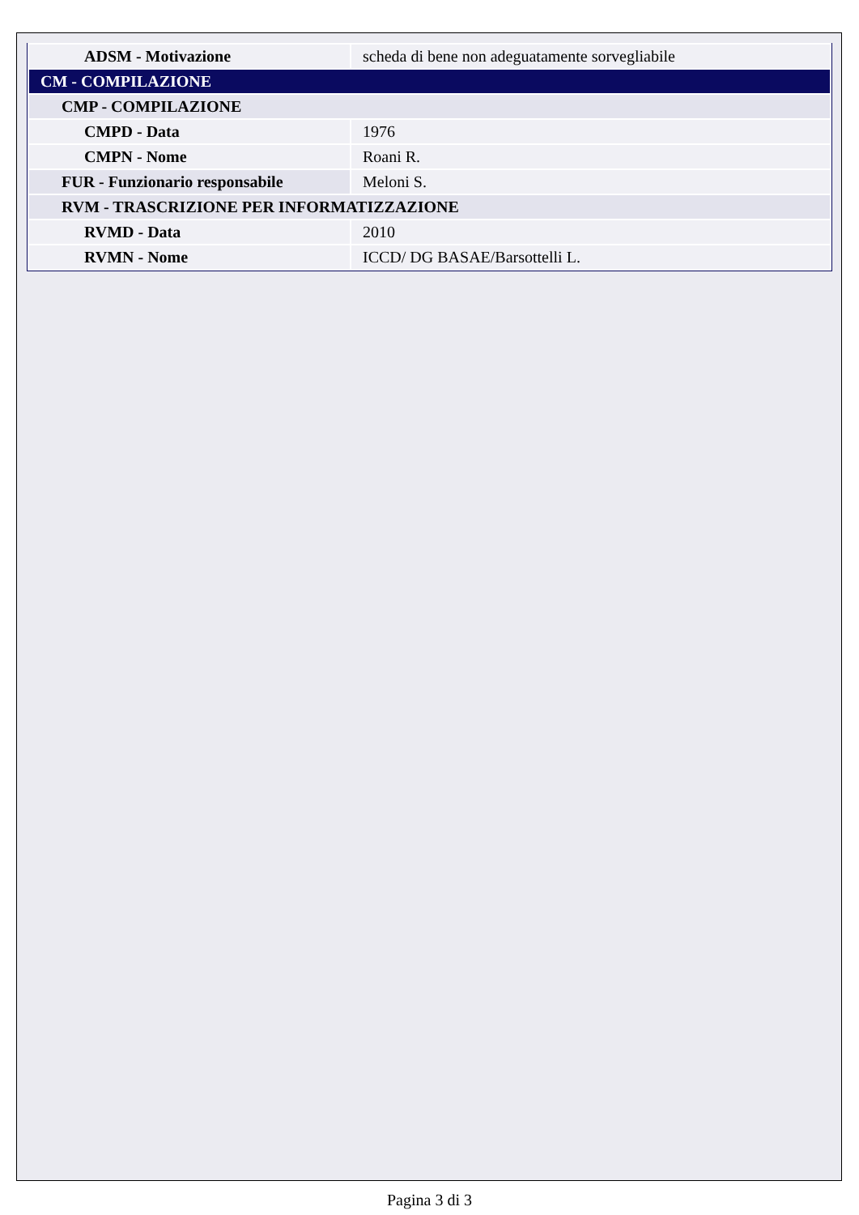| ADSM - Motivazione | scheda di bene non adeguatamente sorvegliabile |
| CM - COMPILAZIONE | |
| CMP - COMPILAZIONE | |
| CMPD - Data | 1976 |
| CMPN - Nome | Roani R. |
| FUR - Funzionario responsabile | Meloni S. |
| RVM - TRASCRIZIONE PER INFORMATIZZAZIONE | |
| RVMD - Data | 2010 |
| RVMN - Nome | ICCD/ DG BASAE/Barsottelli L. |
Pagina 3 di 3